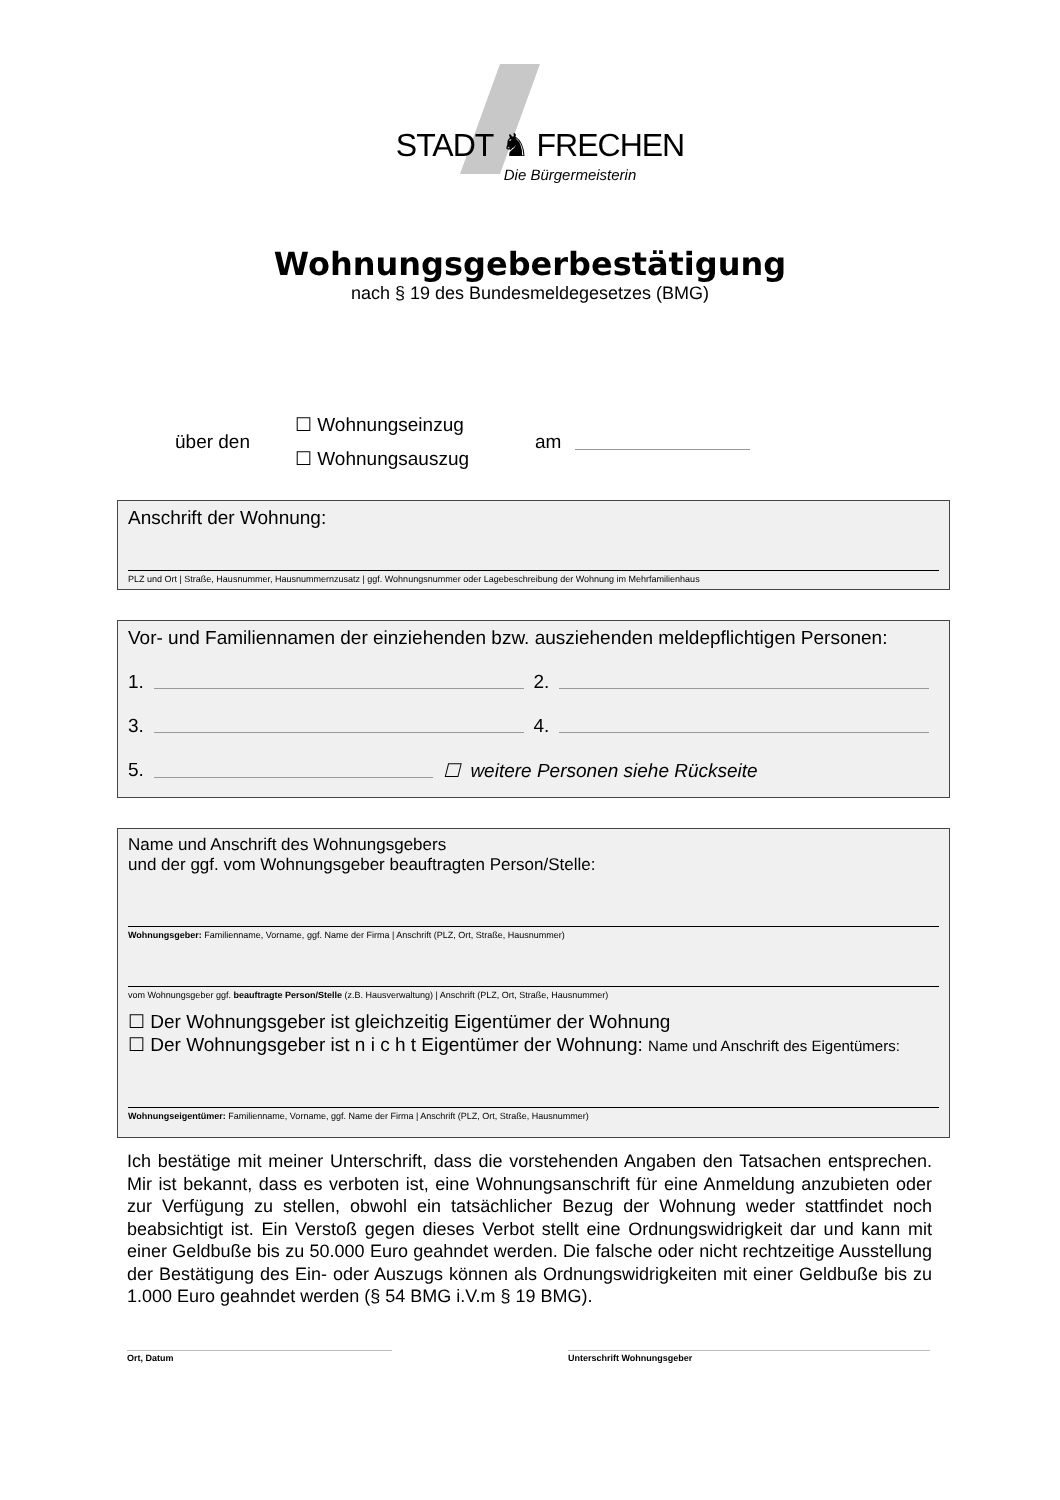STADT ♞ FRECHEN
Die Bürgermeisterin
Wohnungsgeberbestätigung
nach § 19 des Bundesmeldegesetzes (BMG)
über den ☐ Wohnungseinzug
☐ Wohnungsauszug am
Anschrift der Wohnung:
PLZ und Ort | Straße, Hausnummer, Hausnummernzusatz | ggf. Wohnungsnummer oder Lagebeschreibung der Wohnung im Mehrfamilienhaus
Vor- und Familiennamen der einziehenden bzw. ausziehenden meldepflichtigen Personen:
1. 2.
3. 4.
5. ☐ weitere Personen siehe Rückseite
Name und Anschrift des Wohnungsgebers
und der ggf. vom Wohnungsgeber beauftragten Person/Stelle:
Wohnungsgeber: Familienname, Vorname, ggf. Name der Firma | Anschrift (PLZ, Ort, Straße, Hausnummer)
vom Wohnungsgeber ggf. beauftragte Person/Stelle (z.B. Hausverwaltung) | Anschrift (PLZ, Ort, Straße, Hausnummer)
☐ Der Wohnungsgeber ist gleichzeitig Eigentümer der Wohnung
☐ Der Wohnungsgeber ist n i c h t Eigentümer der Wohnung: Name und Anschrift des Eigentümers:
Wohnungseigentümer: Familienname, Vorname, ggf. Name der Firma | Anschrift (PLZ, Ort, Straße, Hausnummer)
Ich bestätige mit meiner Unterschrift, dass die vorstehenden Angaben den Tatsachen entsprechen. Mir ist bekannt, dass es verboten ist, eine Wohnungsanschrift für eine Anmeldung anzubieten oder zur Verfügung zu stellen, obwohl ein tatsächlicher Bezug der Wohnung weder stattfindet noch beabsichtigt ist. Ein Verstoß gegen dieses Verbot stellt eine Ordnungswidrigkeit dar und kann mit einer Geldbuße bis zu 50.000 Euro geahndet werden. Die falsche oder nicht rechtzeitige Ausstellung der Bestätigung des Ein- oder Auszugs können als Ordnungswidrigkeiten mit einer Geldbuße bis zu 1.000 Euro geahndet werden (§ 54 BMG i.V.m § 19 BMG).
Ort, Datum Unterschrift Wohnungsgeber